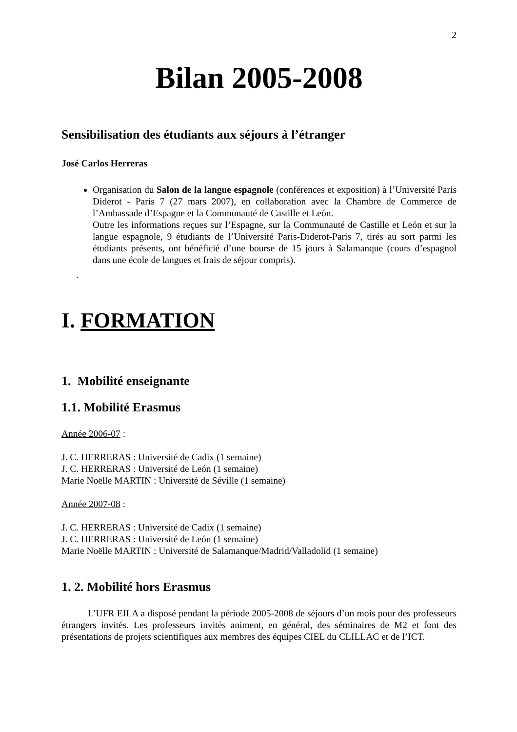2
Bilan 2005-2008
Sensibilisation des étudiants aux séjours à l’étranger
José Carlos Herreras
Organisation du Salon de la langue espagnole (conférences et exposition) à l’Université Paris Diderot - Paris 7 (27 mars 2007), en collaboration avec la Chambre de Commerce de l’Ambassade d’Espagne et la Communauté de Castille et León.
Outre les informations reçues sur l’Espagne, sur la Communauté de Castille et León et sur la langue espagnole, 9 étudiants de l’Université Paris-Diderot-Paris 7, tirés au sort parmi les étudiants présents, ont bénéficié d’une bourse de 15 jours à Salamanque (cours d’espagnol dans une école de langues et frais de séjour compris).
.
I. FORMATION
1. Mobilité enseignante
1.1. Mobilité Erasmus
Année 2006-07 :
J. C. HERRERAS : Université de Cadix (1 semaine)
J. C. HERRERAS : Université de León (1 semaine)
Marie Noëlle MARTIN : Université de Séville (1 semaine)
Année 2007-08 :
J. C. HERRERAS : Université de Cadix (1 semaine)
J. C. HERRERAS : Université de León (1 semaine)
Marie Noëlle MARTIN : Université de Salamanque/Madrid/Valladolid (1 semaine)
1. 2. Mobilité hors Erasmus
L’UFR EILA a disposé pendant la période 2005-2008 de séjours d’un mois pour des professeurs étrangers invités. Les professeurs invités animent, en général, des séminaires de M2 et font des présentations de projets scientifiques aux membres des équipes CIEL du CLILLAC et de l’ICT.